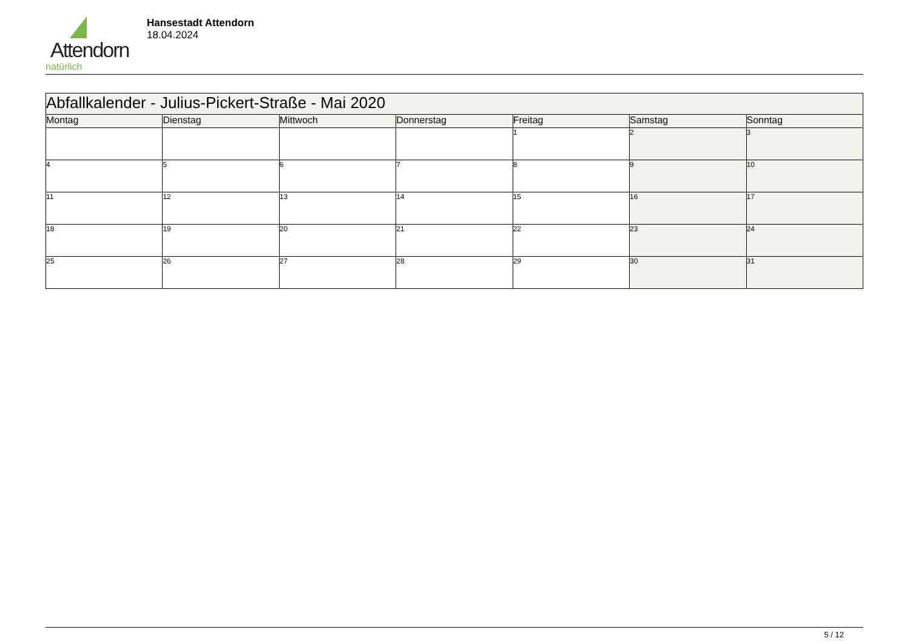Attendorn
natürlich
Hansestadt Attendorn
18.04.2024
| Abfallkalender - Julius-Pickert-Straße - Mai 2020 | | | | | | |
| Montag | Dienstag | Mittwoch | Donnerstag | Freitag | Samstag | Sonntag |
| | | | | 1 | 2 | 3 |
| 4 | 5 | 6 | 7 | 8 | 9 | 10 |
| 11 | 12 | 13 | 14 | 15 | 16 | 17 |
| 18 | 19 | 20 | 21 | 22 | 23 | 24 |
| 25 | 26 | 27 | 28 | 29 | 30 | 31 |
5 / 12